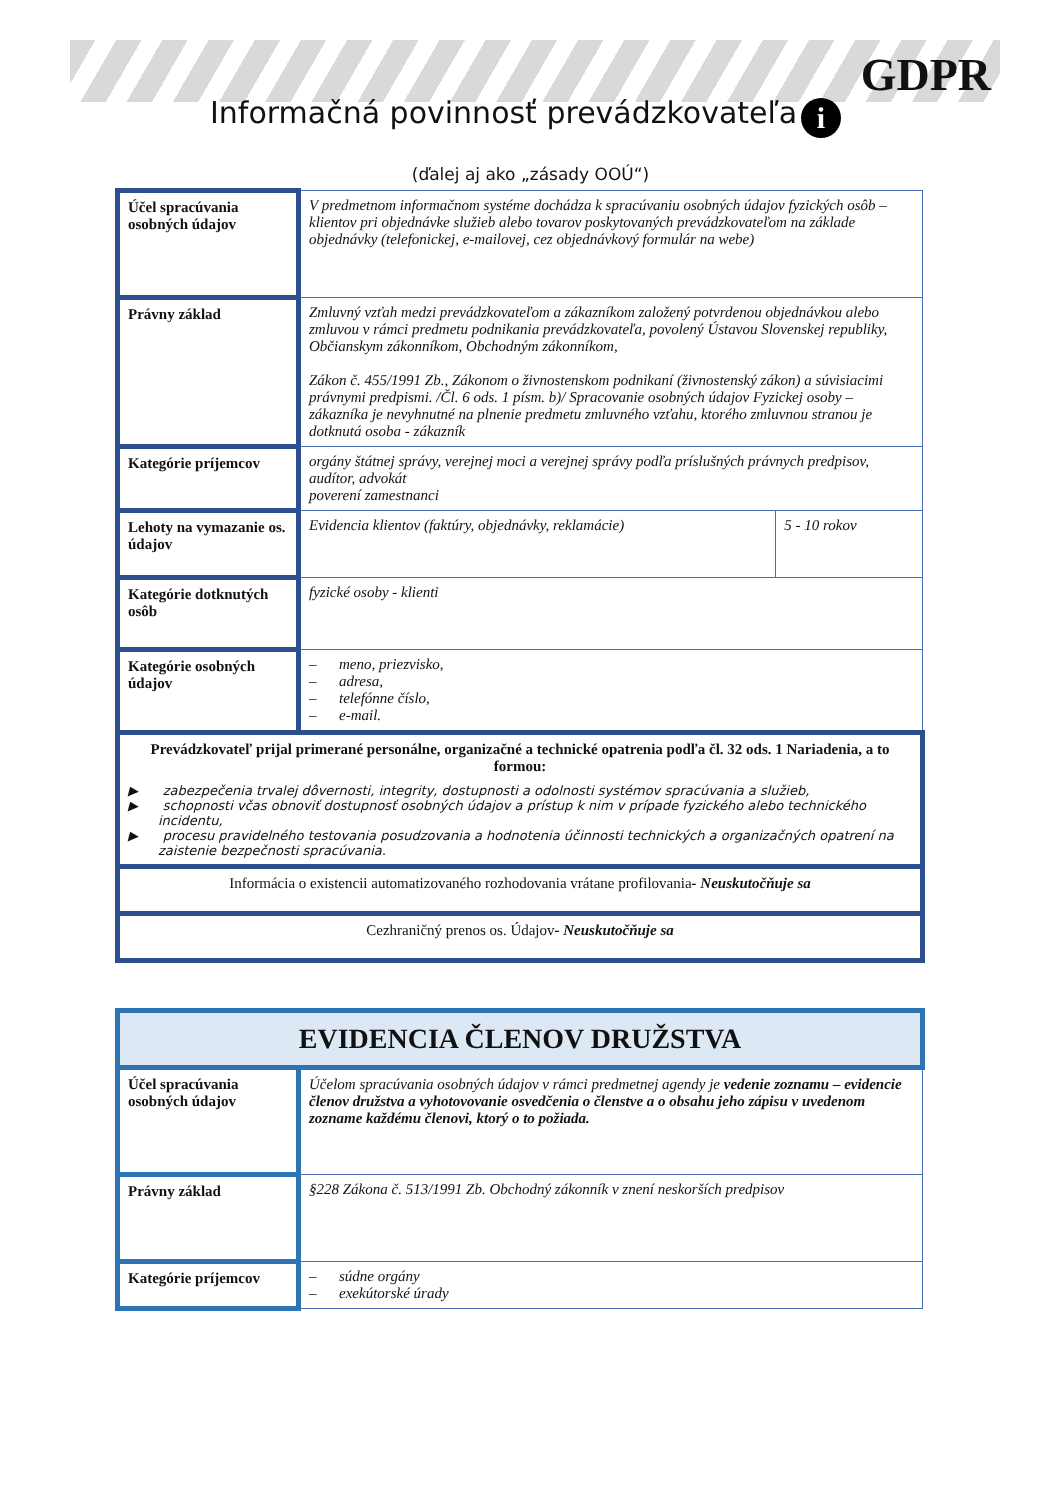GDPR
i
Informačná povinnosť prevádzkovateľa
(ďalej aj ako „zásady OOÚ“)
| Účel spracúvania osobných údajov | V predmetnom informačnom systéme dochádza k spracúvaniu osobných údajov fyzických osôb – klientov pri objednávke služieb alebo tovarov poskytovaných prevádzkovateľom na základe objednávky (telefonickej, e-mailovej, cez objednávkový formulár na webe) | |
| Právny základ | Zmluvný vzťah medzi prevádzkovateľom a zákazníkom založený potvrdenou objednávkou alebo zmluvou v rámci predmetu podnikania prevádzkovateľa, povolený Ústavou Slovenskej republiky, Občianskym zákonníkom, Obchodným zákonníkom, Zákon č. 455/1991 Zb., Zákonom o živnostenskom podnikaní (živnostenský zákon) a súvisiacimi právnymi predpismi. /Čl. 6 ods. 1 písm. b)/ Spracovanie osobných údajov Fyzickej osoby – zákazníka je nevyhnutné na plnenie predmetu zmluvného vzťahu, ktorého zmluvnou stranou je dotknutá osoba - zákazník | |
| Kategórie príjemcov | orgány štátnej správy, verejnej moci a verejnej správy podľa príslušných právnych predpisov, audítor, advokát poverení zamestnanci | |
| Lehoty na vymazanie os. údajov | Evidencia klientov (faktúry, objednávky, reklamácie) | 5 - 10 rokov |
| Kategórie dotknutých osôb | fyzické osoby - klienti | |
| Kategórie osobných údajov | – meno, priezvisko, – adresa, – telefónne číslo, – e-mail. | |
| Prevádzkovateľ prijal primerané personálne, organizačné a technické opatrenia podľa čl. 32 ods. 1 Nariadenia, a to formou: ▶ zabezpečenia trvalej dôvernosti, integrity, dostupnosti a odolnosti systémov spracúvania a služieb, ▶ schopnosti včas obnoviť dostupnosť osobných údajov a prístup k nim v prípade fyzického alebo technického incidentu, ▶ procesu pravidelného testovania posudzovania a hodnotenia účinnosti technických a organizačných opatrení na zaistenie bezpečnosti spracúvania. | | |
| Informácia o existencii automatizovaného rozhodovania vrátane profilovania - Neuskutočňuje sa | | |
| Cezhraničný prenos os. Údajov - Neuskutočňuje sa | | |
| EVIDENCIA ČLENOV DRUŽSTVA | |
| Účel spracúvania osobných údajov | Účelom spracúvania osobných údajov v rámci predmetnej agendy je vedenie zoznamu – evidencie členov družstva a vyhotovovanie osvedčenia o členstve a o obsahu jeho zápisu v uvedenom zozname každému členovi, ktorý o to požiada. |
| Právny základ | §228 Zákona č. 513/1991 Zb. Obchodný zákonník v znení neskorších predpisov |
| Kategórie príjemcov | – súdne orgány – exekútorské úrady |